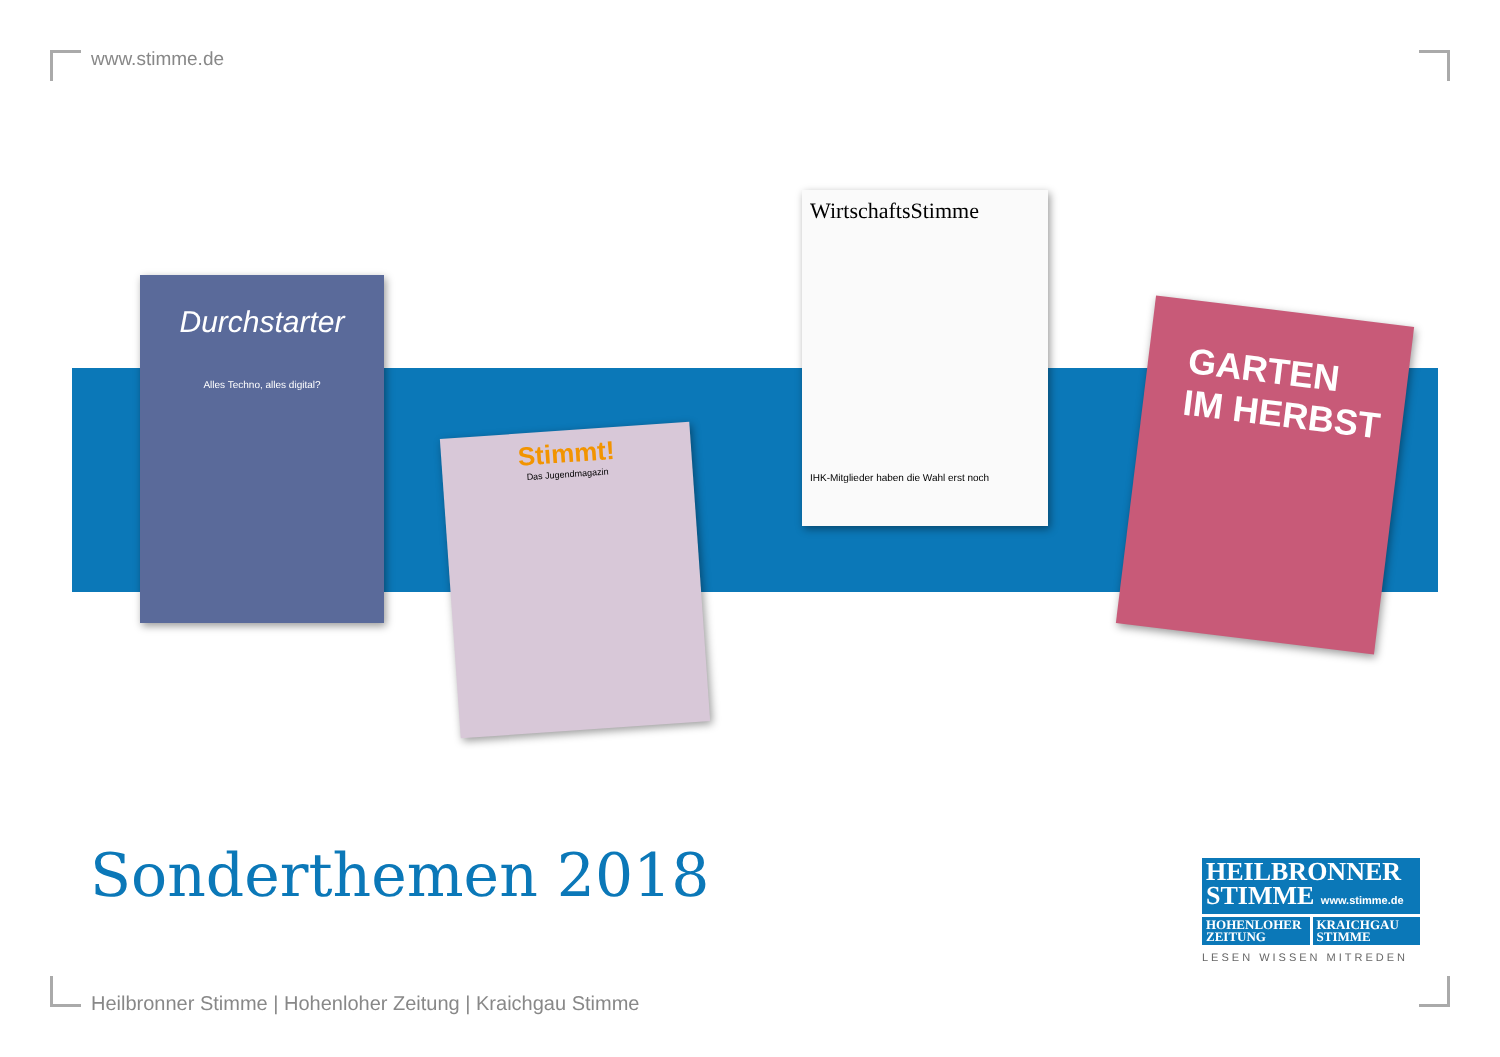www.stimme.de
Durchstarter
Alles Techno, alles digital?
Stimmt!
Das Jugendmagazin
WirtschaftsStimme
IHK-Mitglieder haben die Wahl erst noch
GARTEN
IM HERBST
Sonderthemen 2018
HEILBRONNER
STIMME www.stimme.de
HOHENLOHER
ZEITUNG
KRAICHGAU
STIMME
LESEN WISSEN MITREDEN
Heilbronner Stimme | Hohenloher Zeitung | Kraichgau Stimme